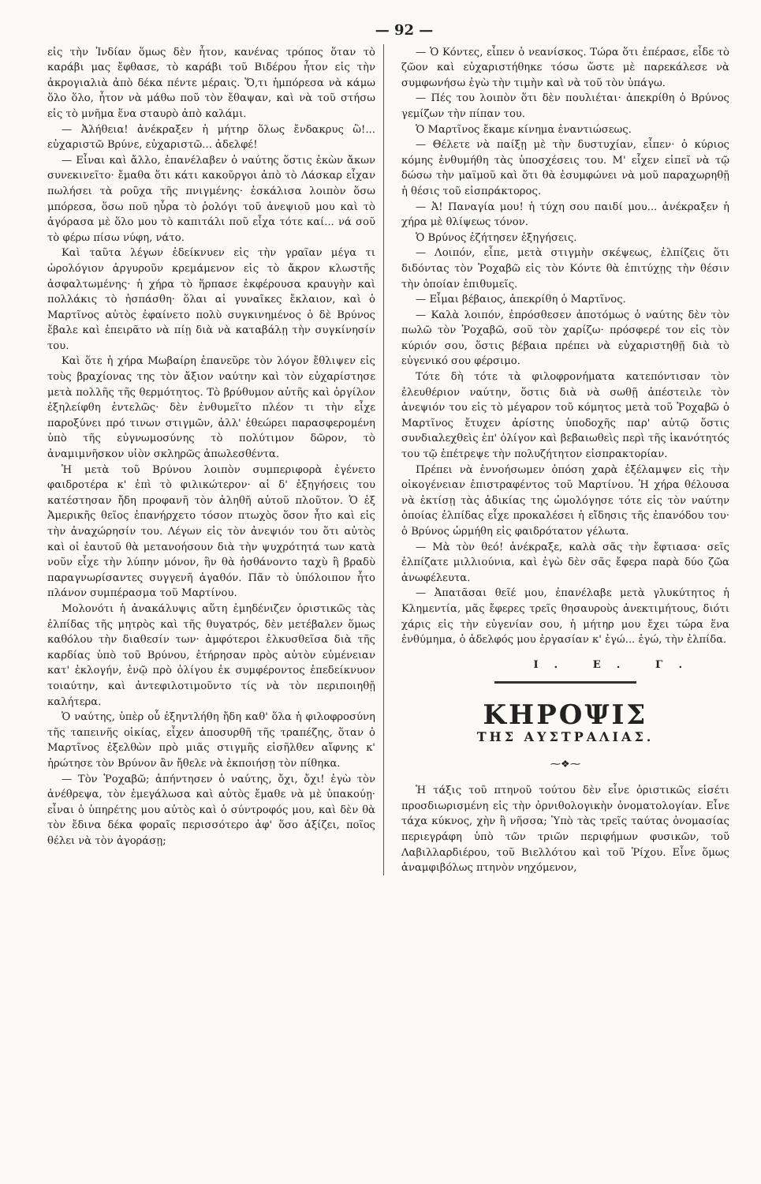— 92 —
εἰς τὴν Ἰνδίαν ὅμως δὲν ἦτον, κανένας τρόπος ὅταν τὸ καράβι μας ἔφθασε, τὸ καράβι τοῦ Βιδέρου ἦτον εἰς τὴν ἀκρογιαλιὰ ἀπὸ δέκα πέντε μέραις. Ὅ,τι ἠμπόρεσα νὰ κάμω ὅλο ὅλο, ἦτον νὰ μάθω ποῦ τὸν ἔθαψαν, καὶ νὰ τοῦ στήσω εἰς τὸ μνῆμα ἕνα σταυρὸ ἀπὸ καλάμι.
— Ἀλήθεια! ἀνέκραξεν ἡ μήτηρ ὅλως ἔνδακρυς ὢ!... εὐχαριστῶ Βρύνε, εὐχαριστῶ... ἀδελφέ!
— Εἶναι καὶ ἄλλο, ἐπανέλαβεν ὁ ναύτης ὅστις ἐκὼν ἄκων συνεκινεῖτο· ἔμαθα ὅτι κάτι κακοῦργοι ἀπὸ τὸ Λάσκαρ εἶχαν πωλήσει τὰ ροῦχα τῆς πνιγμένης· ἐσκάλισα λοιπὸν ὅσω μπόρεσα, ὅσω ποῦ ηὗρα τὸ ῥολόγι τοῦ ἀνεψιοῦ μου καὶ τὸ ἀγόρασα μὲ ὅλο μου τὸ καπιτάλι ποῦ εἶχα τότε καί... νά σοῦ τὸ φέρω πίσω νύφη, νάτο.
Καὶ ταῦτα λέγων ἐδείκνυεν εἰς τὴν γραῖαν μέγα τι ὡρολόγιον ἀργυροῦν κρεμάμενον εἰς τὸ ἄκρον κλωστῆς ἀσφαλτωμένης· ἡ χήρα τὸ ἥρπασε ἐκφέρουσα κραυγὴν καὶ πολλάκις τὸ ἠσπάσθη· ὅλαι αἱ γυναῖκες ἔκλαιον, καὶ ὁ Μαρτῖνος αὐτὸς ἐφαίνετο πολὺ συγκινημένος ὁ δὲ Βρύνος ἔβαλε καὶ ἐπειρᾶτο νὰ πίῃ διὰ νὰ καταβάλῃ τὴν συγκίνησίν του.
Καὶ ὅτε ἡ χήρα Μωβαίρη ἐπανεῦρε τὸν λόγον ἔθλιψεν εἰς τοὺς βραχίονας της τὸν ἄξιον ναύτην καὶ τὸν εὐχαρίστησε μετὰ πολλῆς τῆς θερμότητος. Τὸ βρύθυμον αὐτῆς καὶ ὀργίλον ἐξηλείφθη ἐντελῶς· δὲν ἐνθυμεῖτο πλέον τι τὴν εἶχε παροξύνει πρό τινων στιγμῶν, ἀλλ' ἐθεώρει παρασφερομένη ὑπὸ τῆς εὐγνωμοσύνης τὸ πολύτιμον δῶρον, τὸ ἀναμιμνῆσκον υἱὸν σκληρῶς ἀπωλεσθέντα.
Ἡ μετὰ τοῦ Βρύνου λοιπὸν συμπεριφορὰ ἐγένετο φαιδροτέρα κ' ἐπὶ τὸ φιλικώτερον· αἱ δ' ἐξηγήσεις του κατέστησαν ἤδη προφανῆ τὸν ἀληθῆ αὐτοῦ πλοῦτον. Ὁ ἐξ Ἀμερικῆς θεῖος ἐπανήρχετο τόσον πτωχὸς ὅσον ἦτο καὶ εἰς τὴν ἀναχώρησίν του. Λέγων εἰς τὸν ἀνεψιόν του ὅτι αὐτὸς καὶ οἱ ἑαυτοῦ θὰ μετανοήσουν διὰ τὴν ψυχρότητά των κατὰ νοῦν εἶχε τὴν λύπην μόνον, ἣν θὰ ἠσθάνοντο ταχὺ ἢ βραδὺ παραγνωρίσαντες συγγενῆ ἀγαθόν. Πᾶν τὸ ὑπόλοιπον ἦτο πλάνον συμπέρασμα τοῦ Μαρτίνου.
Μολονότι ἡ ἀνακάλυψις αὕτη ἐμηδένιζεν ὁριστικῶς τὰς ἐλπίδας τῆς μητρὸς καὶ τῆς θυγατρός, δὲν μετέβαλεν ὅμως καθόλου τὴν διαθεσίν των· ἀμφότεροι ἑλκυσθεῖσα διὰ τῆς καρδίας ὑπὸ τοῦ Βρύνου, ἐτήρησαν πρὸς αὐτὸν εὐμένειαν κατ' ἐκλογήν, ἐνῷ πρὸ ὀλίγου ἐκ συμφέροντος ἐπεδείκνυον τοιαύτην, καὶ ἀντεφιλοτιμοῦντο τίς νὰ τὸν περιποιηθῇ καλήτερα.
Ὁ ναύτης, ὑπὲρ οὗ ἐξηντλήθη ἤδη καθ' ὅλα ἡ φιλοφροσύνη τῆς ταπεινῆς οἰκίας, εἶχεν ἀποσυρθῆ τῆς τραπέζης, ὅταν ὁ Μαρτῖνος ἐξελθὼν πρὸ μιᾶς στιγμῆς εἰσῆλθεν αἴφνης κ' ἠρώτησε τὸν Βρύνον ἂν ἤθελε νὰ ἐκποιήσῃ τὸν πίθηκα.
— Τὸν Ῥοχαβῶ; ἀπήντησεν ὁ ναύτης, ὄχι, ὄχι! ἐγὼ τὸν ἀνέθρεψα, τὸν ἐμεγάλωσα καὶ αὐτὸς ἔμαθε νὰ μὲ ὑπακούῃ· εἶναι ὁ ὑπηρέτης μου αὐτὸς καὶ ὁ σύντροφός μου, καὶ δὲν θὰ τὸν ἔδινα δέκα φοραῖς περισσότερο ἀφ' ὅσο ἀξίζει, ποῖος θέλει νὰ τὸν ἀγοράσῃ;
— Ὁ Κόντες, εἶπεν ὁ νεανίσκος. Τώρα ὅτι ἐπέρασε, εἶδε τὸ ζῶον καὶ εὐχαριστήθηκε τόσω ὥστε μὲ παρεκάλεσε νὰ συμφωνήσω ἐγὼ τὴν τιμὴν καὶ νὰ τοῦ τὸν ὑπάγω.
— Πές του λοιπὸν ὅτι δὲν πουλιέται· ἀπεκρίθη ὁ Βρύνος γεμίζων τὴν πίπαν του.
Ὁ Μαρτῖνος ἔκαμε κίνημα ἐναντιώσεως.
— Θέλετε νὰ παίξῃ μὲ τὴν δυστυχίαν, εἶπεν· ὁ κύριος κόμης ἐνθυμήθη τὰς ὑποσχέσεις του. Μ' εἶχεν εἰπεῖ νὰ τῷ δώσω τὴν μαϊμοῦ καὶ ὅτι θὰ ἐσυμφώνει νὰ μοῦ παραχωρηθῇ ἡ θέσις τοῦ εἰσπράκτορος.
— Ἀ! Παναγία μου! ἡ τύχη σου παιδί μου... ἀνέκραξεν ἡ χήρα μὲ θλίψεως τόνον.
Ὁ Βρύνος ἐζήτησεν ἐξηγήσεις.
— Λοιπόν, εἶπε, μετὰ στιγμὴν σκέψεως, ἐλπίζεις ὅτι διδόντας τὸν Ῥοχαβῶ εἰς τὸν Κόντε θὰ ἐπιτύχῃς τὴν θέσιν τὴν ὁποίαν ἐπιθυμεῖς.
— Εἶμαι βέβαιος, ἀπεκρίθη ὁ Μαρτῖνος.
— Καλὰ λοιπόν, ἐπρόσθεσεν ἀποτόμως ὁ ναύτης δὲν τὸν πωλῶ τὸν Ῥοχαβῶ, σοῦ τὸν χαρίζω· πρόσφερέ τον εἰς τὸν κύριόν σου, ὅστις βέβαια πρέπει νὰ εὐχαριστηθῇ διὰ τὸ εὐγενικό σου φέρσιμο.
Τότε δὴ τότε τὰ φιλοφρονήματα κατεπόντισαν τὸν ἐλευθέριον ναύτην, ὅστις διὰ νὰ σωθῇ ἀπέστειλε τὸν ἀνεψιόν του εἰς τὸ μέγαρον τοῦ κόμητος μετὰ τοῦ Ῥοχαβῶ ὁ Μαρτῖνος ἔτυχεν ἀρίστης ὑποδοχῆς παρ' αὐτῷ ὅστις συνδιαλεχθεὶς ἐπ' ὀλίγον καὶ βεβαιωθεὶς περὶ τῆς ἱκανότητός του τῷ ἐπέτρεψε τὴν πολυζήτητον εἰσπρακτορίαν.
Πρέπει νὰ ἐννοήσωμεν ὁπόση χαρὰ ἐξέλαμψεν εἰς τὴν οἰκογένειαν ἐπιστραφέντος τοῦ Μαρτίνου. Ἡ χήρα θέλουσα νὰ ἐκτίσῃ τὰς ἀδικίας της ὡμολόγησε τότε εἰς τὸν ναύτην ὁποίας ἐλπίδας εἶχε προκαλέσει ἡ εἴδησις τῆς ἐπανόδου του· ὁ Βρύνος ὡρμήθη εἰς φαιδρότατον γέλωτα.
— Μὰ τὸν θεό! ἀνέκραξε, καλὰ σᾶς τὴν ἔφτιασα· σεῖς ἐλπίζατε μιλλιούνια, καὶ ἐγὼ δὲν σᾶς ἔφερα παρὰ δύο ζῶα ἀνωφέλευτα.
— Ἀπατᾶσαι θεῖέ μου, ἐπανέλαβε μετὰ γλυκύτητος ἡ Κλημεντία, μᾶς ἔφερες τρεῖς θησαυροὺς ἀνεκτιμήτους, διότι χάρις εἰς τὴν εὐγενίαν σου, ἡ μήτηρ μου ἔχει τώρα ἕνα ἐνθύμημα, ὁ ἀδελφός μου ἐργασίαν κ' ἐγώ... ἐγώ, τὴν ἐλπίδα.
Ι. Ε. Γ.
ΚΗΡΟΨΙΣ
ΤΗΣ ΑΥΣΤΡΑΛΙΑΣ.
⁓❖⁓
Ἡ τάξις τοῦ πτηνοῦ τούτου δὲν εἶνε ὁριστικῶς εἰσέτι προσδιωρισμένη εἰς τὴν ὀρνιθολογικὴν ὀνοματολογίαν. Εἶνε τάχα κύκνος, χὴν ἢ νῆσσα; Ὑπὸ τὰς τρεῖς ταύτας ὀνομασίας περιεγράφη ὑπὸ τῶν τριῶν περιφήμων φυσικῶν, τοῦ Λαβιλλαρδιέρου, τοῦ Βιελλότου καὶ τοῦ Ῥίχου. Εἶνε ὅμως ἀναμφιβόλως πτηνὸν νηχόμενον,